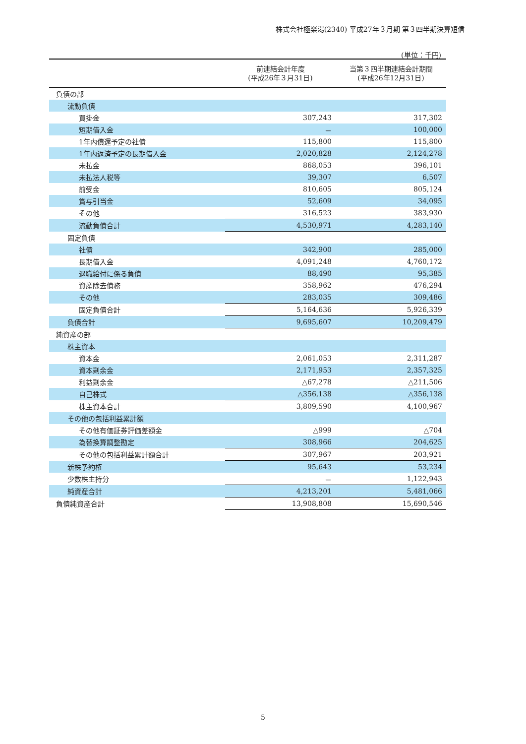株式会社極楽湯(2340) 平成27年３月期 第３四半期決算短信
(単位：千円)
| | 前連結会計年度 (平成26年３月31日) | 当第３四半期連結会計期間 (平成26年12月31日) |
| --- | --- | --- |
| 負債の部 | | |
| 流動負債 | | |
| 買掛金 | 307,243 | 317,302 |
| 短期借入金 | － | 100,000 |
| 1年内償還予定の社債 | 115,800 | 115,800 |
| 1年内返済予定の長期借入金 | 2,020,828 | 2,124,278 |
| 未払金 | 868,053 | 396,101 |
| 未払法人税等 | 39,307 | 6,507 |
| 前受金 | 810,605 | 805,124 |
| 賞与引当金 | 52,609 | 34,095 |
| その他 | 316,523 | 383,930 |
| 流動負債合計 | 4,530,971 | 4,283,140 |
| 固定負債 | | |
| 社債 | 342,900 | 285,000 |
| 長期借入金 | 4,091,248 | 4,760,172 |
| 退職給付に係る負債 | 88,490 | 95,385 |
| 資産除去債務 | 358,962 | 476,294 |
| その他 | 283,035 | 309,486 |
| 固定負債合計 | 5,164,636 | 5,926,339 |
| 負債合計 | 9,695,607 | 10,209,479 |
| 純資産の部 | | |
| 株主資本 | | |
| 資本金 | 2,061,053 | 2,311,287 |
| 資本剰余金 | 2,171,953 | 2,357,325 |
| 利益剰余金 | △67,278 | △211,506 |
| 自己株式 | △356,138 | △356,138 |
| 株主資本合計 | 3,809,590 | 4,100,967 |
| その他の包括利益累計額 | | |
| その他有価証券評価差額金 | △999 | △704 |
| 為替換算調整勘定 | 308,966 | 204,625 |
| その他の包括利益累計額合計 | 307,967 | 203,921 |
| 新株予約権 | 95,643 | 53,234 |
| 少数株主持分 | － | 1,122,943 |
| 純資産合計 | 4,213,201 | 5,481,066 |
| 負債純資産合計 | 13,908,808 | 15,690,546 |
5